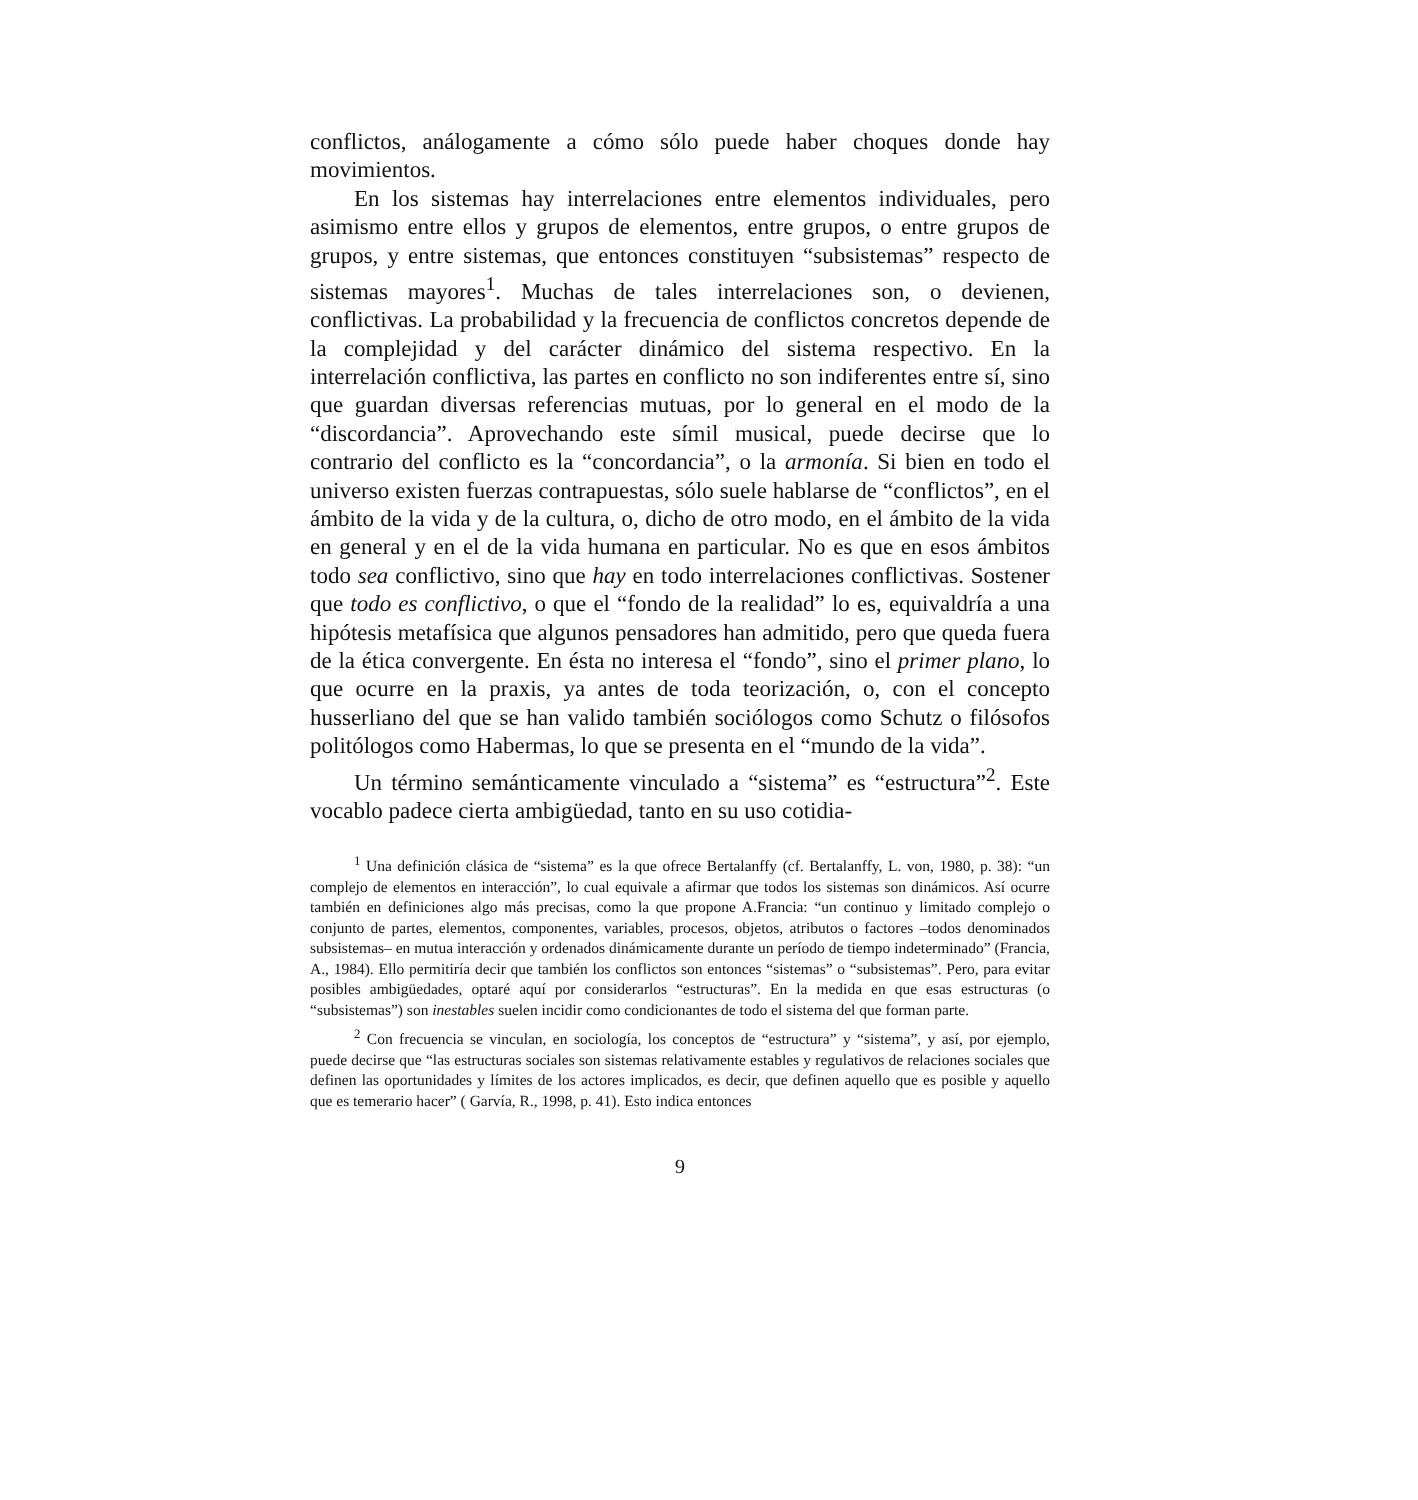conflictos, análogamente a cómo sólo puede haber choques donde hay movimientos.
En los sistemas hay interrelaciones entre elementos individuales, pero asimismo entre ellos y grupos de elementos, entre grupos, o entre grupos de grupos, y entre sistemas, que entonces constituyen “subsistemas” respecto de sistemas mayores<sup>1</sup>. Muchas de tales interrelaciones son, o devienen, conflictivas. La probabilidad y la frecuencia de conflictos concretos depende de la complejidad y del carácter dinámico del sistema respectivo. En la interrelación conflictiva, las partes en conflicto no son indiferentes entre sí, sino que guardan diversas referencias mutuas, por lo general en el modo de la “discordancia”. Aprovechando este símil musical, puede decirse que lo contrario del conflicto es la “concordancia”, o la armonía. Si bien en todo el universo existen fuerzas contrapuestas, sólo suele hablarse de “conflictos”, en el ámbito de la vida y de la cultura, o, dicho de otro modo, en el ámbito de la vida en general y en el de la vida humana en particular. No es que en esos ámbitos todo sea conflictivo, sino que hay en todo interrelaciones conflictivas. Sostener que todo es conflictivo, o que el “fondo de la realidad” lo es, equivaldría a una hipótesis metafísica que algunos pensadores han admitido, pero que queda fuera de la ética convergente. En ésta no interesa el “fondo”, sino el primer plano, lo que ocurre en la praxis, ya antes de toda teorización, o, con el concepto husserliano del que se han valido también sociólogos como Schutz o filósofos politólogos como Habermas, lo que se presenta en el “mundo de la vida”.
Un término semánticamente vinculado a “sistema” es “estructura”<sup>2</sup>. Este vocablo padece cierta ambigüedad, tanto en su uso cotidia-
<sup>1</sup> Una definición clásica de “sistema” es la que ofrece Bertalanffy (cf. Bertalanffy, L. von, 1980, p. 38): “un complejo de elementos en interacción”, lo cual equivale a afirmar que todos los sistemas son dinámicos. Así ocurre también en definiciones algo más precisas, como la que propone A.Francia: “un continuo y limitado complejo o conjunto de partes, elementos, componentes, variables, procesos, objetos, atributos o factores –todos denominados subsistemas– en mutua interacción y ordenados dinámicamente durante un período de tiempo indeterminado” (Francia, A., 1984). Ello permitiría decir que también los conflictos son entonces “sistemas” o “subsistemas”. Pero, para evitar posibles ambigüedades, optaré aquí por considerarlos “estructuras”. En la medida en que esas estructuras (o “subsistemas”) son inestables suelen incidir como condicionantes de todo el sistema del que forman parte.
<sup>2</sup> Con frecuencia se vinculan, en sociología, los conceptos de “estructura” y “sistema”, y así, por ejemplo, puede decirse que “las estructuras sociales son sistemas relativamente estables y regulativos de relaciones sociales que definen las oportunidades y límites de los actores implicados, es decir, que definen aquello que es posible y aquello que es temerario hacer” ( Garvía, R., 1998, p. 41). Esto indica entonces
9